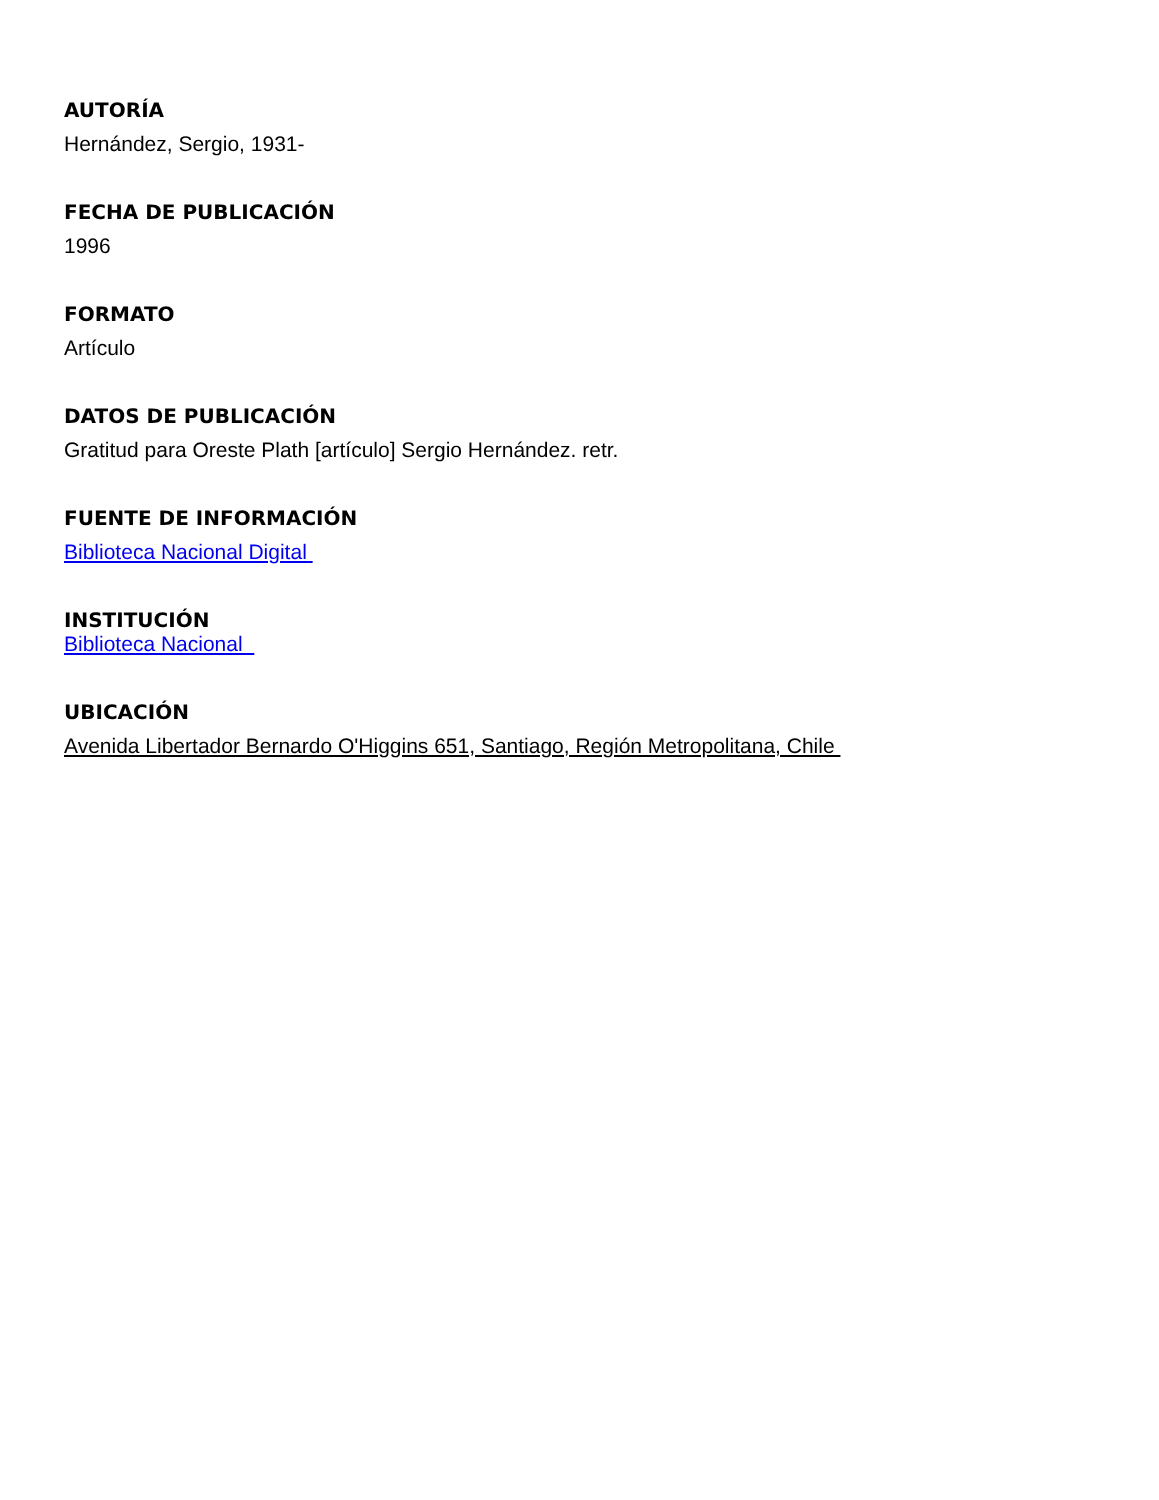AUTORÍA
Hernández, Sergio, 1931-
FECHA DE PUBLICACIÓN
1996
FORMATO
Artículo
DATOS DE PUBLICACIÓN
Gratitud para Oreste Plath [artículo] Sergio Hernández. retr.
FUENTE DE INFORMACIÓN
Biblioteca Nacional Digital
INSTITUCIÓN
Biblioteca Nacional
UBICACIÓN
Avenida Libertador Bernardo O'Higgins 651, Santiago, Región Metropolitana, Chile